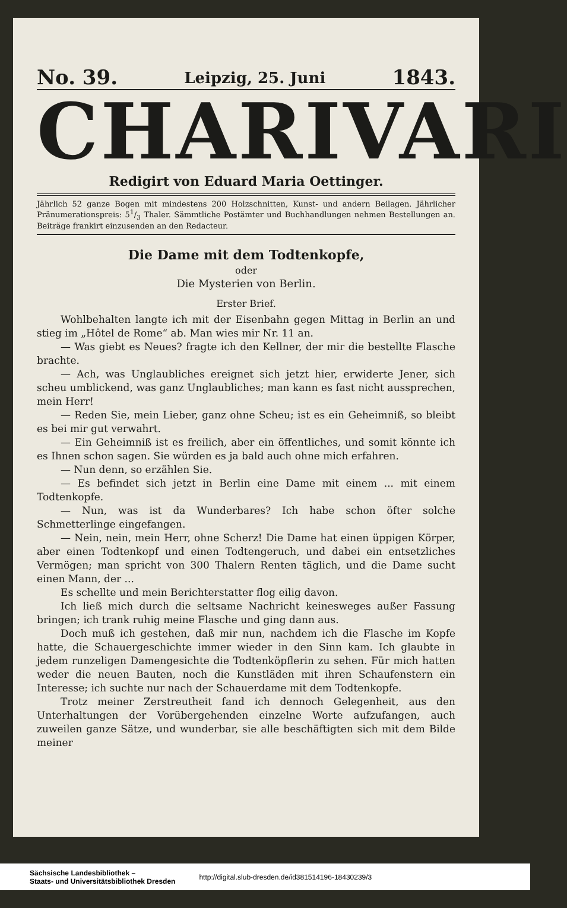No. 39. Leipzig, 25. Juni 1843.
CHARIVARI
Redigirt von Eduard Maria Oettinger.
Jährlich 52 ganze Bogen mit mindestens 200 Holzschnitten, Kunst- und andern Beilagen. Jährlicher Pränumerationspreis: 51/3 Thaler. Sämmtliche Postämter und Buchhandlungen nehmen Bestellungen an. Beiträge frankirt einzusenden an den Redacteur.
Die Dame mit dem Todtenkopfe,
oder
Die Mysterien von Berlin.
Erster Brief.
Wohlbehalten langte ich mit der Eisenbahn gegen Mittag in Berlin an und stieg im „Hôtel de Rome“ ab. Man wies mir Nr. 11 an.
— Was giebt es Neues? fragte ich den Kellner, der mir die bestellte Flasche brachte.
— Ach, was Unglaubliches ereignet sich jetzt hier, erwiderte Jener, sich scheu umblickend, was ganz Unglaubliches; man kann es fast nicht aussprechen, mein Herr!
— Reden Sie, mein Lieber, ganz ohne Scheu; ist es ein Geheimniß, so bleibt es bei mir gut verwahrt.
— Ein Geheimniß ist es freilich, aber ein öffentliches, und somit könnte ich es Ihnen schon sagen. Sie würden es ja bald auch ohne mich erfahren.
— Nun denn, so erzählen Sie.
— Es befindet sich jetzt in Berlin eine Dame mit einem ... mit einem Todtenkopfe.
— Nun, was ist da Wunderbares? Ich habe schon öfter solche Schmetterlinge eingefangen.
— Nein, nein, mein Herr, ohne Scherz! Die Dame hat einen üppigen Körper, aber einen Todtenkopf und einen Todtengeruch, und dabei ein entsetzliches Vermögen; man spricht von 300 Thalern Renten täglich, und die Dame sucht einen Mann, der ...
Es schellte und mein Berichterstatter flog eilig davon.
Ich ließ mich durch die seltsame Nachricht keinesweges außer Fassung bringen; ich trank ruhig meine Flasche und ging dann aus.
Doch muß ich gestehen, daß mir nun, nachdem ich die Flasche im Kopfe hatte, die Schauergeschichte immer wieder in den Sinn kam. Ich glaubte in jedem runzeligen Damengesichte die Todtenköpflerin zu sehen. Für mich hatten weder die neuen Bauten, noch die Kunstläden mit ihren Schaufenstern ein Interesse; ich suchte nur nach der Schauerdame mit dem Todtenkopfe.
Trotz meiner Zerstreutheit fand ich dennoch Gelegenheit, aus den Unterhaltungen der Vorübergehenden einzelne Worte aufzufangen, auch zuweilen ganze Sätze, und wunderbar, sie alle beschäftigten sich mit dem Bilde meiner
Sächsische Landesbibliothek –
Staats- und Universitätsbibliothek Dresden http://digital.slub-dresden.de/id381514196-18430239/3